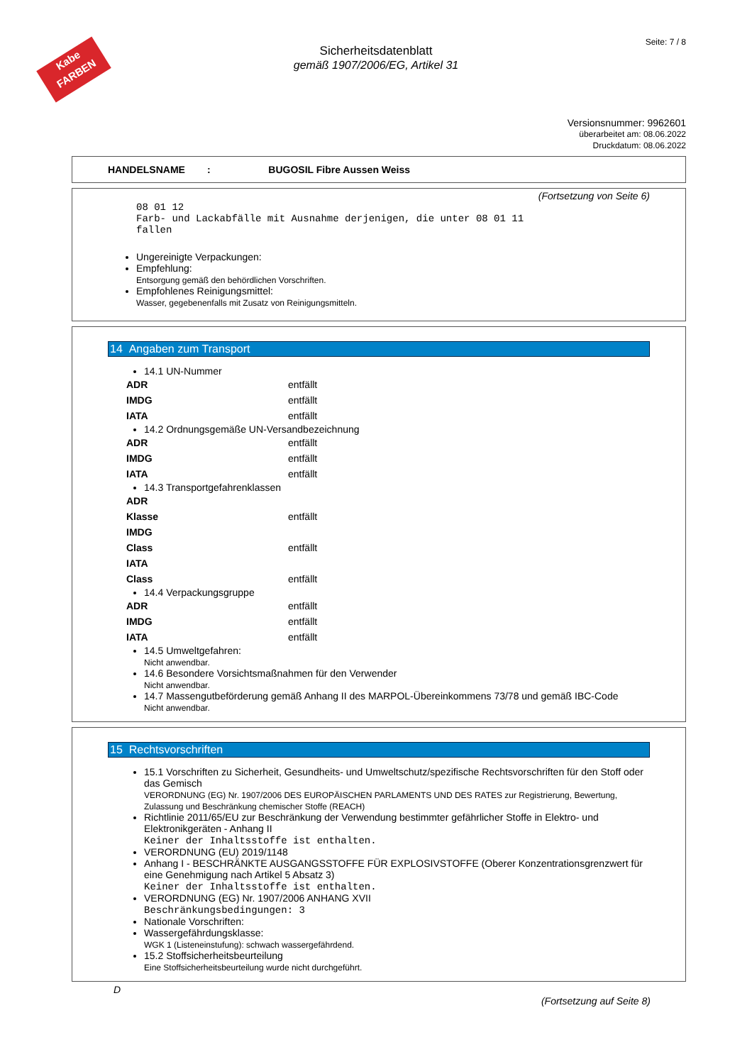Kabe
FARBEN
Seite: 7 / 8
Sicherheitsdatenblatt
gemäß 1907/2006/EG, Artikel 31
Versionsnummer: 9962601
überarbeitet am: 08.06.2022
Druckdatum: 08.06.2022
HANDELSNAME : BUGOSIL Fibre Aussen Weiss
(Fortsetzung von Seite 6)
08 01 12
Farb- und Lackabfälle mit Ausnahme derjenigen, die unter 08 01 11
fallen
Ungereinigte Verpackungen:
Empfehlung:
Entsorgung gemäß den behördlichen Vorschriften.
Empfohlenes Reinigungsmittel:
Wasser, gegebenenfalls mit Zusatz von Reinigungsmitteln.
14 Angaben zum Transport
14.1 UN-Nummer
| ADR | entfällt |
| IMDG | entfällt |
| IATA | entfällt |
14.2 Ordnungsgemäße UN-Versandbezeichnung
| ADR | entfällt |
| IMDG | entfällt |
| IATA | entfällt |
14.3 Transportgefahrenklassen
| ADR | |
| Klasse | entfällt |
| IMDG | |
| Class | entfällt |
| IATA | |
| Class | entfällt |
14.4 Verpackungsgruppe
| ADR | entfällt |
| IMDG | entfällt |
| IATA | entfällt |
14.5 Umweltgefahren:
Nicht anwendbar.
14.6 Besondere Vorsichtsmaßnahmen für den Verwender
Nicht anwendbar.
14.7 Massengutbeförderung gemäß Anhang II des MARPOL-Übereinkommens 73/78 und gemäß IBC-Code
Nicht anwendbar.
15 Rechtsvorschriften
15.1 Vorschriften zu Sicherheit, Gesundheits- und Umweltschutz/spezifische Rechtsvorschriften für den Stoff oder das Gemisch
VERORDNUNG (EG) Nr. 1907/2006 DES EUROPÄISCHEN PARLAMENTS UND DES RATES zur Registrierung, Bewertung, Zulassung und Beschränkung chemischer Stoffe (REACH)
Richtlinie 2011/65/EU zur Beschränkung der Verwendung bestimmter gefährlicher Stoffe in Elektro- und Elektronikgeräten - Anhang II
Keiner der Inhaltsstoffe ist enthalten.
VERORDNUNG (EU) 2019/1148
Anhang I - BESCHRÄNKTE AUSGANGSSTOFFE FÜR EXPLOSIVSTOFFE (Oberer Konzentrationsgrenzwert für eine Genehmigung nach Artikel 5 Absatz 3)
Keiner der Inhaltsstoffe ist enthalten.
VERORDNUNG (EG) Nr. 1907/2006 ANHANG XVII
Beschränkungsbedingungen: 3
Nationale Vorschriften:
Wassergefährdungsklasse:
WGK 1 (Listeneinstufung): schwach wassergefährdend.
15.2 Stoffsicherheitsbeurteilung
Eine Stoffsicherheitsbeurteilung wurde nicht durchgeführt.
D
(Fortsetzung auf Seite 8)